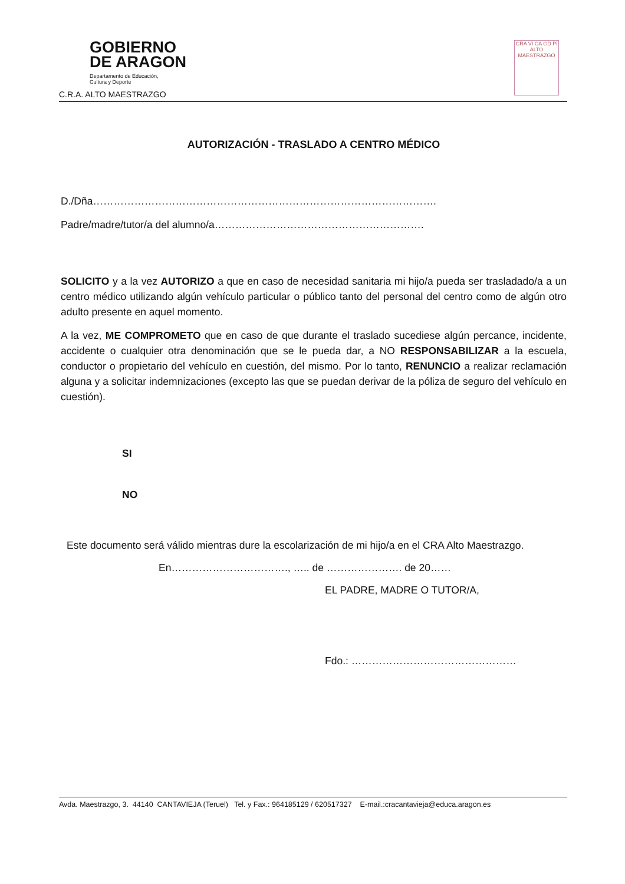GOBIERNO
DE ARAGON
Departamento de Educación,
Cultura y Deporte
C.R.A. ALTO MAESTRAZGO
CRA VI CA GD Pi ALTO MAESTRAZGO
AUTORIZACIÓN - TRASLADO A CENTRO MÉDICO
D./Dña……………………………………………………………………………………….
Padre/madre/tutor/a del alumno/a…………………………………………………….
SOLICITO y a la vez AUTORIZO a que en caso de necesidad sanitaria mi hijo/a pueda ser trasladado/a a un centro médico utilizando algún vehículo particular o público tanto del personal del centro como de algún otro adulto presente en aquel momento.
A la vez, ME COMPROMETO que en caso de que durante el traslado sucediese algún percance, incidente, accidente o cualquier otra denominación que se le pueda dar, a NO RESPONSABILIZAR a la escuela, conductor o propietario del vehículo en cuestión, del mismo. Por lo tanto, RENUNCIO a realizar reclamación alguna y a solicitar indemnizaciones (excepto las que se puedan derivar de la póliza de seguro del vehículo en cuestión).
SI
NO
Este documento será válido mientras dure la escolarización de mi hijo/a en el CRA Alto Maestrazgo.
En……………………………., ….. de …………………. de 20……
EL PADRE, MADRE O TUTOR/A,
Fdo.: …………………………………………
Avda. Maestrazgo, 3. 44140 CANTAVIEJA (Teruel) Tel. y Fax.: 964185129 / 620517327 E-mail.:cracantavieja@educa.aragon.es